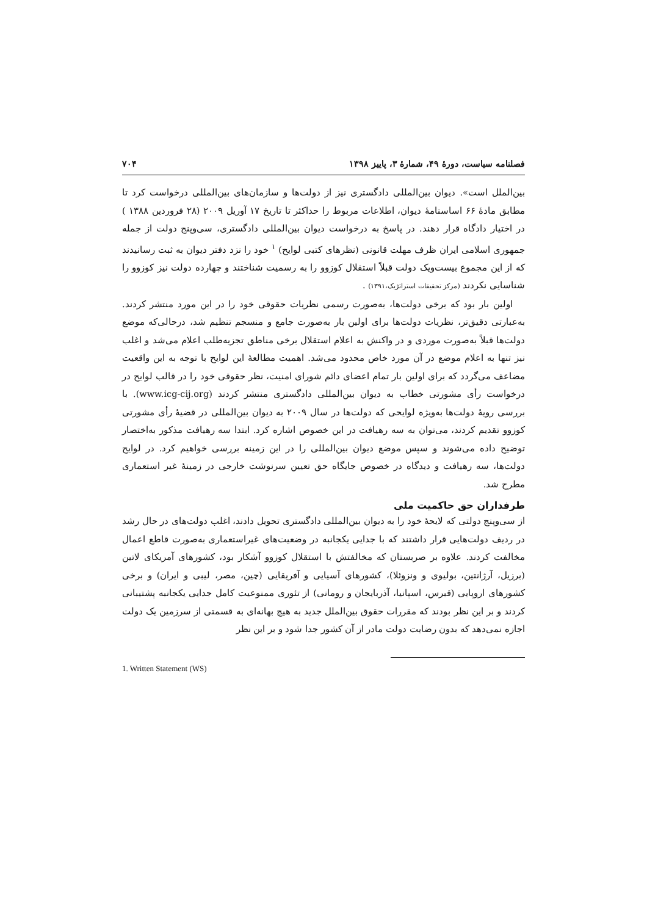فصلنامه سیاست، دورهٔ ۴۹، شمارهٔ ۳، پاییز ۱۳۹۸ ۷۰۴
بین‌الملل است». دیوان بین‌المللی دادگستری نیز از دولت‌ها و سازمان‌های بین‌المللی درخواست کرد تا مطابق مادهٔ ۶۶ اساسنامهٔ دیوان، اطلاعات مربوط را حداکثر تا تاریخ ۱۷ آوریل ۲۰۰۹ (۲۸ فروردین ۱۳۸۸ ) در اختیار دادگاه قرار دهند. در پاسخ به درخواست دیوان بین‌المللی دادگستری، سی‌وپنج دولت از جمله جمهوری اسلامی ایران ظرف مهلت قانونی (نظرهای کتبی لوایح) <sup>۱</sup> خود را نزد دفتر دیوان به ثبت رسانیدند که از این مجموع بیست‌ویک دولت قبلاً استقلال کوزوو را به رسمیت شناختند و چهارده دولت نیز کوزوو را شناسایی نکردند (مرکز تحقیقات استراتژیک،۱۳۹۱) .
اولین بار بود که برخی دولت‌ها، به‌صورت رسمی نظریات حقوقی خود را در این مورد منتشر کردند. به‌عبارتی دقیق‌تر، نظریات دولت‌ها برای اولین بار به‌صورت جامع و منسجم تنظیم شد، درحالی‌که موضع دولت‌ها قبلاً به‌صورت موردی و در واکنش به اعلام استقلال برخی مناطق تجزیه‌طلب اعلام می‌شد و اغلب نیز تنها به اعلام موضع در آن مورد خاص محدود می‌شد. اهمیت مطالعهٔ این لوایح با توجه به این واقعیت مضاعف می‌گردد که برای اولین بار تمام اعضای دائم شورای امنیت، نظر حقوقی خود را در قالب لوایح در درخواست رأی مشورتی خطاب به دیوان بین‌المللی دادگستری منتشر کردند (www.icg-cij.org). با بررسی رویهٔ دولت‌ها به‌ویژه لوایحی که دولت‌ها در سال ۲۰۰۹ به دیوان بین‌المللی در قضیهٔ رأی مشورتی کوزوو تقدیم کردند، می‌توان به سه رهیافت در این خصوص اشاره کرد. ابتدا سه رهیافت مذکور به‌اختصار توضیح داده می‌شوند و سپس موضع دیوان بین‌المللی را در این زمینه بررسی خواهیم کرد. در لوایح دولت‌ها، سه رهیافت و دیدگاه در خصوص جایگاه حق تعیین سرنوشت خارجی در زمینهٔ غیر استعماری مطرح شد.
طرفداران حق حاکمیت ملی
از سی‌وپنج دولتی که لایحهٔ خود را به دیوان بین‌المللی دادگستری تحویل دادند، اغلب دولت‌های در حال رشد در ردیف دولت‌هایی قرار داشتند که با جدایی یکجانبه در وضعیت‌های غیراستعماری به‌صورت قاطع اعمال مخالفت کردند. علاوه بر صربستان که مخالفتش با استقلال کوزوو آشکار بود، کشورهای آمریکای لاتین (برزیل، آرژانتین، بولیوی و ونزوئلا)، کشورهای آسیایی و آفریقایی (چین، مصر، لیبی و ایران) و برخی کشورهای اروپایی (قبرس، اسپانیا، آذربایجان و رومانی) از تئوری ممنوعیت کامل جدایی یکجانبه پشتیبانی کردند و بر این نظر بودند که مقررات حقوق بین‌الملل جدید به هیچ بهانه‌ای به قسمتی از سرزمین یک دولت اجازه نمی‌دهد که بدون رضایت دولت مادر از آن کشور جدا شود و بر این نظر
1. Written Statement (WS)